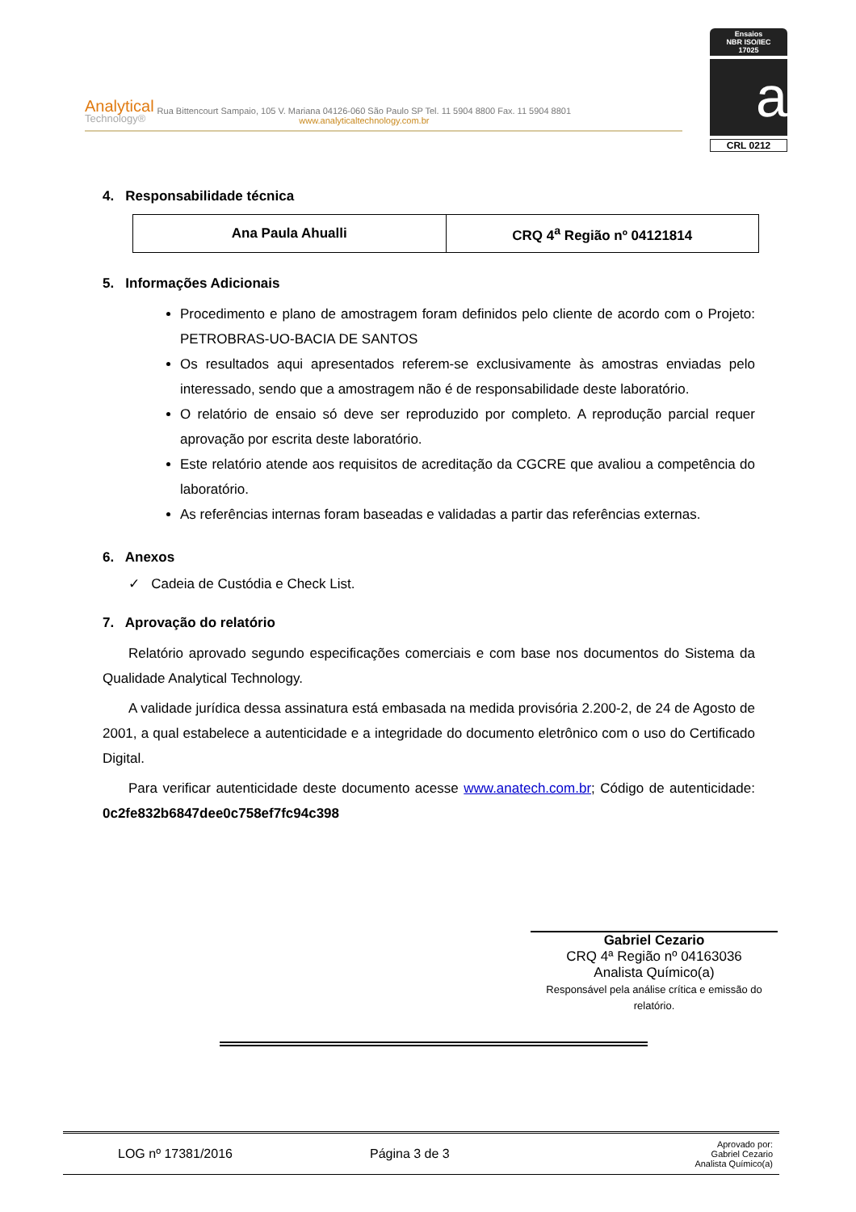Analytical
Technology®
Rua Bittencourt Sampaio, 105 V. Mariana 04126-060 São Paulo SP Tel. 11 5904 8800 Fax. 11 5904 8801
www.analyticaltechnology.com.br
Ensaios
NBR ISO/IEC
17025
a
CRL 0212
4. Responsabilidade técnica
| Ana Paula Ahualli | CRQ 4<sup>a</sup> Região nº 04121814 |
5. Informações Adicionais
Procedimento e plano de amostragem foram definidos pelo cliente de acordo com o Projeto: PETROBRAS-UO-BACIA DE SANTOS
Os resultados aqui apresentados referem-se exclusivamente às amostras enviadas pelo interessado, sendo que a amostragem não é de responsabilidade deste laboratório.
O relatório de ensaio só deve ser reproduzido por completo. A reprodução parcial requer aprovação por escrita deste laboratório.
Este relatório atende aos requisitos de acreditação da CGCRE que avaliou a competência do laboratório.
As referências internas foram baseadas e validadas a partir das referências externas.
6. Anexos
✓ Cadeia de Custódia e Check List.
7. Aprovação do relatório
Relatório aprovado segundo especificações comerciais e com base nos documentos do Sistema da Qualidade Analytical Technology.
A validade jurídica dessa assinatura está embasada na medida provisória 2.200-2, de 24 de Agosto de 2001, a qual estabelece a autenticidade e a integridade do documento eletrônico com o uso do Certificado Digital.
Para verificar autenticidade deste documento acesse www.anatech.com.br; Código de autenticidade: 0c2fe832b6847dee0c758ef7fc94c398
Gabriel Cezario
CRQ 4ª Região nº 04163036
Analista Químico(a)
Responsável pela análise crítica e emissão do relatório.
LOG nº 17381/2016 Página 3 de 3 Aprovado por:
Gabriel Cezario
Analista Químico(a)